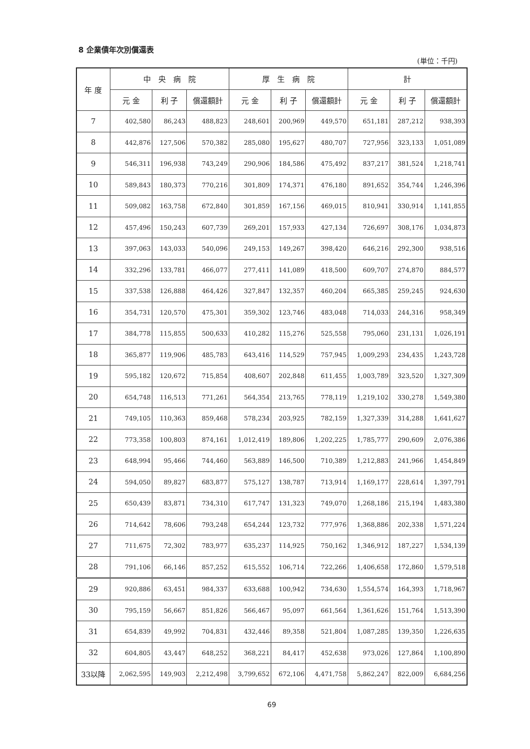8 企業債年次別償還表
(単位：千円)
| 年 度 | 中 央 病 院 | | | 厚 生 病 院 | | | 計 | | |
| --- | --- | --- | --- | --- | --- | --- | --- | --- | --- |
| | 元 金 | 利 子 | 償還額計 | 元 金 | 利 子 | 償還額計 | 元 金 | 利 子 | 償還額計 |
| 7 | 402,580 | 86,243 | 488,823 | 248,601 | 200,969 | 449,570 | 651,181 | 287,212 | 938,393 |
| 8 | 442,876 | 127,506 | 570,382 | 285,080 | 195,627 | 480,707 | 727,956 | 323,133 | 1,051,089 |
| 9 | 546,311 | 196,938 | 743,249 | 290,906 | 184,586 | 475,492 | 837,217 | 381,524 | 1,218,741 |
| 10 | 589,843 | 180,373 | 770,216 | 301,809 | 174,371 | 476,180 | 891,652 | 354,744 | 1,246,396 |
| 11 | 509,082 | 163,758 | 672,840 | 301,859 | 167,156 | 469,015 | 810,941 | 330,914 | 1,141,855 |
| 12 | 457,496 | 150,243 | 607,739 | 269,201 | 157,933 | 427,134 | 726,697 | 308,176 | 1,034,873 |
| 13 | 397,063 | 143,033 | 540,096 | 249,153 | 149,267 | 398,420 | 646,216 | 292,300 | 938,516 |
| 14 | 332,296 | 133,781 | 466,077 | 277,411 | 141,089 | 418,500 | 609,707 | 274,870 | 884,577 |
| 15 | 337,538 | 126,888 | 464,426 | 327,847 | 132,357 | 460,204 | 665,385 | 259,245 | 924,630 |
| 16 | 354,731 | 120,570 | 475,301 | 359,302 | 123,746 | 483,048 | 714,033 | 244,316 | 958,349 |
| 17 | 384,778 | 115,855 | 500,633 | 410,282 | 115,276 | 525,558 | 795,060 | 231,131 | 1,026,191 |
| 18 | 365,877 | 119,906 | 485,783 | 643,416 | 114,529 | 757,945 | 1,009,293 | 234,435 | 1,243,728 |
| 19 | 595,182 | 120,672 | 715,854 | 408,607 | 202,848 | 611,455 | 1,003,789 | 323,520 | 1,327,309 |
| 20 | 654,748 | 116,513 | 771,261 | 564,354 | 213,765 | 778,119 | 1,219,102 | 330,278 | 1,549,380 |
| 21 | 749,105 | 110,363 | 859,468 | 578,234 | 203,925 | 782,159 | 1,327,339 | 314,288 | 1,641,627 |
| 22 | 773,358 | 100,803 | 874,161 | 1,012,419 | 189,806 | 1,202,225 | 1,785,777 | 290,609 | 2,076,386 |
| 23 | 648,994 | 95,466 | 744,460 | 563,889 | 146,500 | 710,389 | 1,212,883 | 241,966 | 1,454,849 |
| 24 | 594,050 | 89,827 | 683,877 | 575,127 | 138,787 | 713,914 | 1,169,177 | 228,614 | 1,397,791 |
| 25 | 650,439 | 83,871 | 734,310 | 617,747 | 131,323 | 749,070 | 1,268,186 | 215,194 | 1,483,380 |
| 26 | 714,642 | 78,606 | 793,248 | 654,244 | 123,732 | 777,976 | 1,368,886 | 202,338 | 1,571,224 |
| 27 | 711,675 | 72,302 | 783,977 | 635,237 | 114,925 | 750,162 | 1,346,912 | 187,227 | 1,534,139 |
| 28 | 791,106 | 66,146 | 857,252 | 615,552 | 106,714 | 722,266 | 1,406,658 | 172,860 | 1,579,518 |
| 29 | 920,886 | 63,451 | 984,337 | 633,688 | 100,942 | 734,630 | 1,554,574 | 164,393 | 1,718,967 |
| 30 | 795,159 | 56,667 | 851,826 | 566,467 | 95,097 | 661,564 | 1,361,626 | 151,764 | 1,513,390 |
| 31 | 654,839 | 49,992 | 704,831 | 432,446 | 89,358 | 521,804 | 1,087,285 | 139,350 | 1,226,635 |
| 32 | 604,805 | 43,447 | 648,252 | 368,221 | 84,417 | 452,638 | 973,026 | 127,864 | 1,100,890 |
| 33以降 | 2,062,595 | 149,903 | 2,212,498 | 3,799,652 | 672,106 | 4,471,758 | 5,862,247 | 822,009 | 6,684,256 |
69